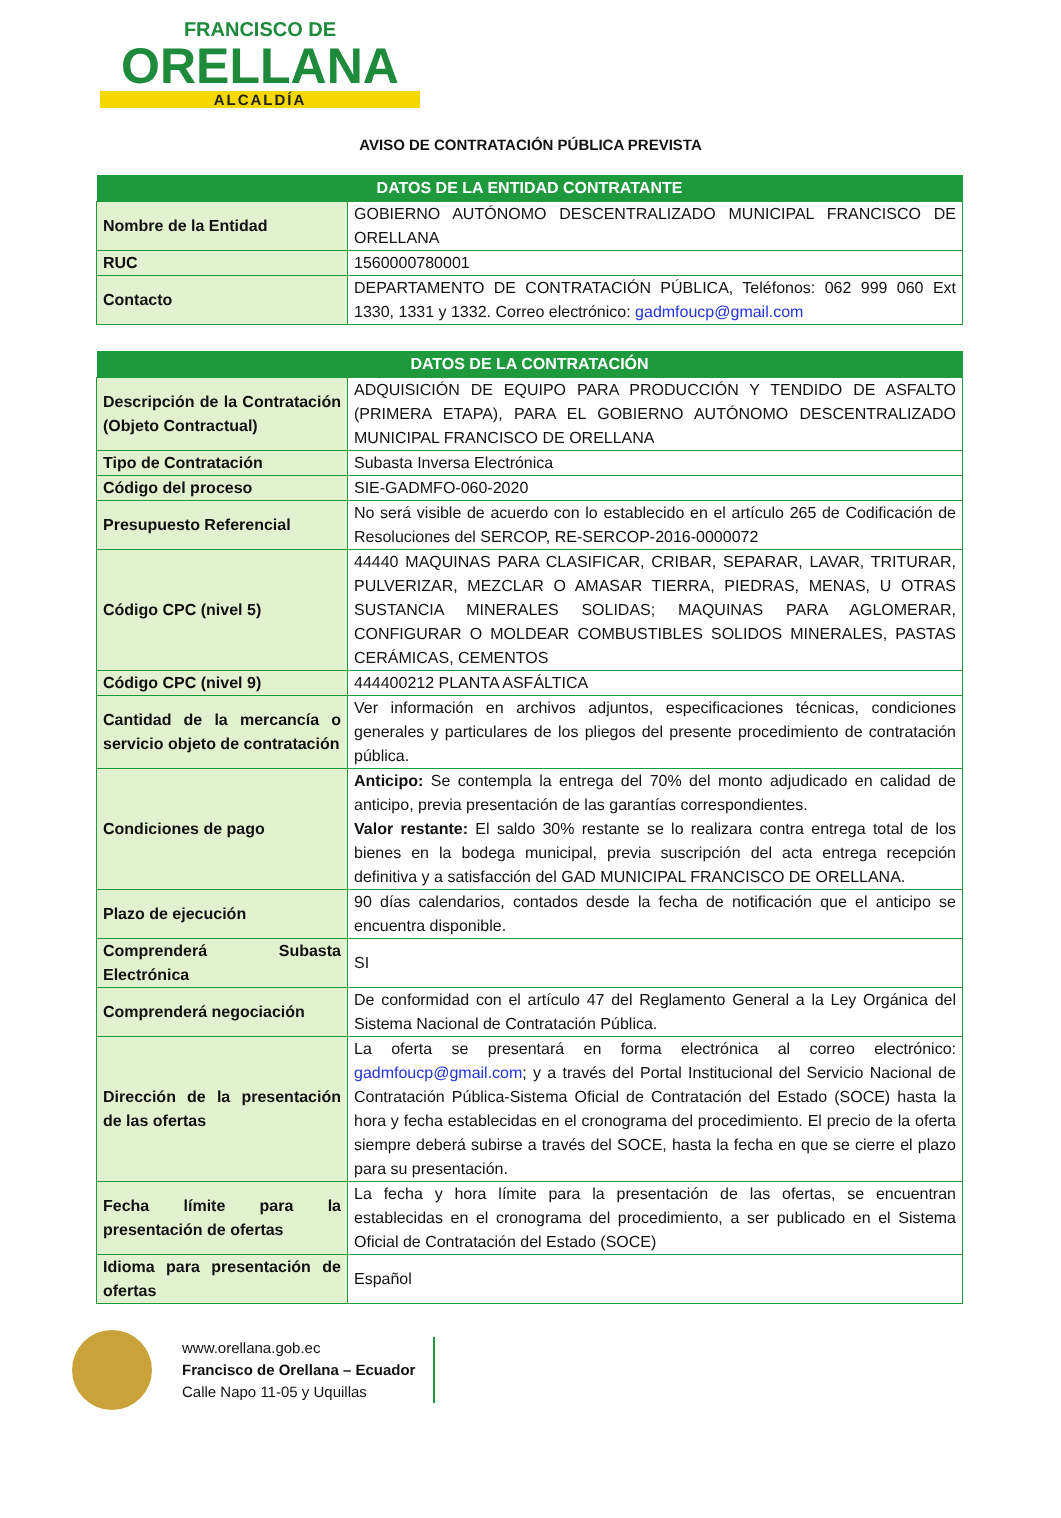FRANCISCO DE
ORELLANA
ALCALDÍA
AVISO DE CONTRATACIÓN PÚBLICA PREVISTA
| DATOS DE LA ENTIDAD CONTRATANTE | |
| --- | --- |
| Nombre de la Entidad | GOBIERNO AUTÓNOMO DESCENTRALIZADO MUNICIPAL FRANCISCO DE ORELLANA |
| RUC | 1560000780001 |
| Contacto | DEPARTAMENTO DE CONTRATACIÓN PÚBLICA, Teléfonos: 062 999 060 Ext 1330, 1331 y 1332. Correo electrónico: gadmfoucp@gmail.com |
| DATOS DE LA CONTRATACIÓN | |
| --- | --- |
| Descripción de la Contratación (Objeto Contractual) | ADQUISICIÓN DE EQUIPO PARA PRODUCCIÓN Y TENDIDO DE ASFALTO (PRIMERA ETAPA), PARA EL GOBIERNO AUTÓNOMO DESCENTRALIZADO MUNICIPAL FRANCISCO DE ORELLANA |
| Tipo de Contratación | Subasta Inversa Electrónica |
| Código del proceso | SIE-GADMFO-060-2020 |
| Presupuesto Referencial | No será visible de acuerdo con lo establecido en el artículo 265 de Codificación de Resoluciones del SERCOP, RE-SERCOP-2016-0000072 |
| Código CPC (nivel 5) | 44440 MAQUINAS PARA CLASIFICAR, CRIBAR, SEPARAR, LAVAR, TRITURAR, PULVERIZAR, MEZCLAR O AMASAR TIERRA, PIEDRAS, MENAS, U OTRAS SUSTANCIA MINERALES SOLIDAS; MAQUINAS PARA AGLOMERAR, CONFIGURAR O MOLDEAR COMBUSTIBLES SOLIDOS MINERALES, PASTAS CERÁMICAS, CEMENTOS |
| Código CPC (nivel 9) | 444400212 PLANTA ASFÁLTICA |
| Cantidad de la mercancía o servicio objeto de contratación | Ver información en archivos adjuntos, especificaciones técnicas, condiciones generales y particulares de los pliegos del presente procedimiento de contratación pública. |
| Condiciones de pago | Anticipo: Se contempla la entrega del 70% del monto adjudicado en calidad de anticipo, previa presentación de las garantías correspondientes. Valor restante: El saldo 30% restante se lo realizara contra entrega total de los bienes en la bodega municipal, previa suscripción del acta entrega recepción definitiva y a satisfacción del GAD MUNICIPAL FRANCISCO DE ORELLANA. |
| Plazo de ejecución | 90 días calendarios, contados desde la fecha de notificación que el anticipo se encuentra disponible. |
| Comprenderá Subasta Electrónica | SI |
| Comprenderá negociación | De conformidad con el artículo 47 del Reglamento General a la Ley Orgánica del Sistema Nacional de Contratación Pública. |
| Dirección de la presentación de las ofertas | La oferta se presentará en forma electrónica al correo electrónico: gadmfoucp@gmail.com ; y a través del Portal Institucional del Servicio Nacional de Contratación Pública-Sistema Oficial de Contratación del Estado (SOCE) hasta la hora y fecha establecidas en el cronograma del procedimiento. El precio de la oferta siempre deberá subirse a través del SOCE, hasta la fecha en que se cierre el plazo para su presentación. |
| Fecha límite para la presentación de ofertas | La fecha y hora límite para la presentación de las ofertas, se encuentran establecidas en el cronograma del procedimiento, a ser publicado en el Sistema Oficial de Contratación del Estado (SOCE) |
| Idioma para presentación de ofertas | Español |
www.orellana.gob.ec
Francisco de Orellana – Ecuador
Calle Napo 11-05 y Uquillas